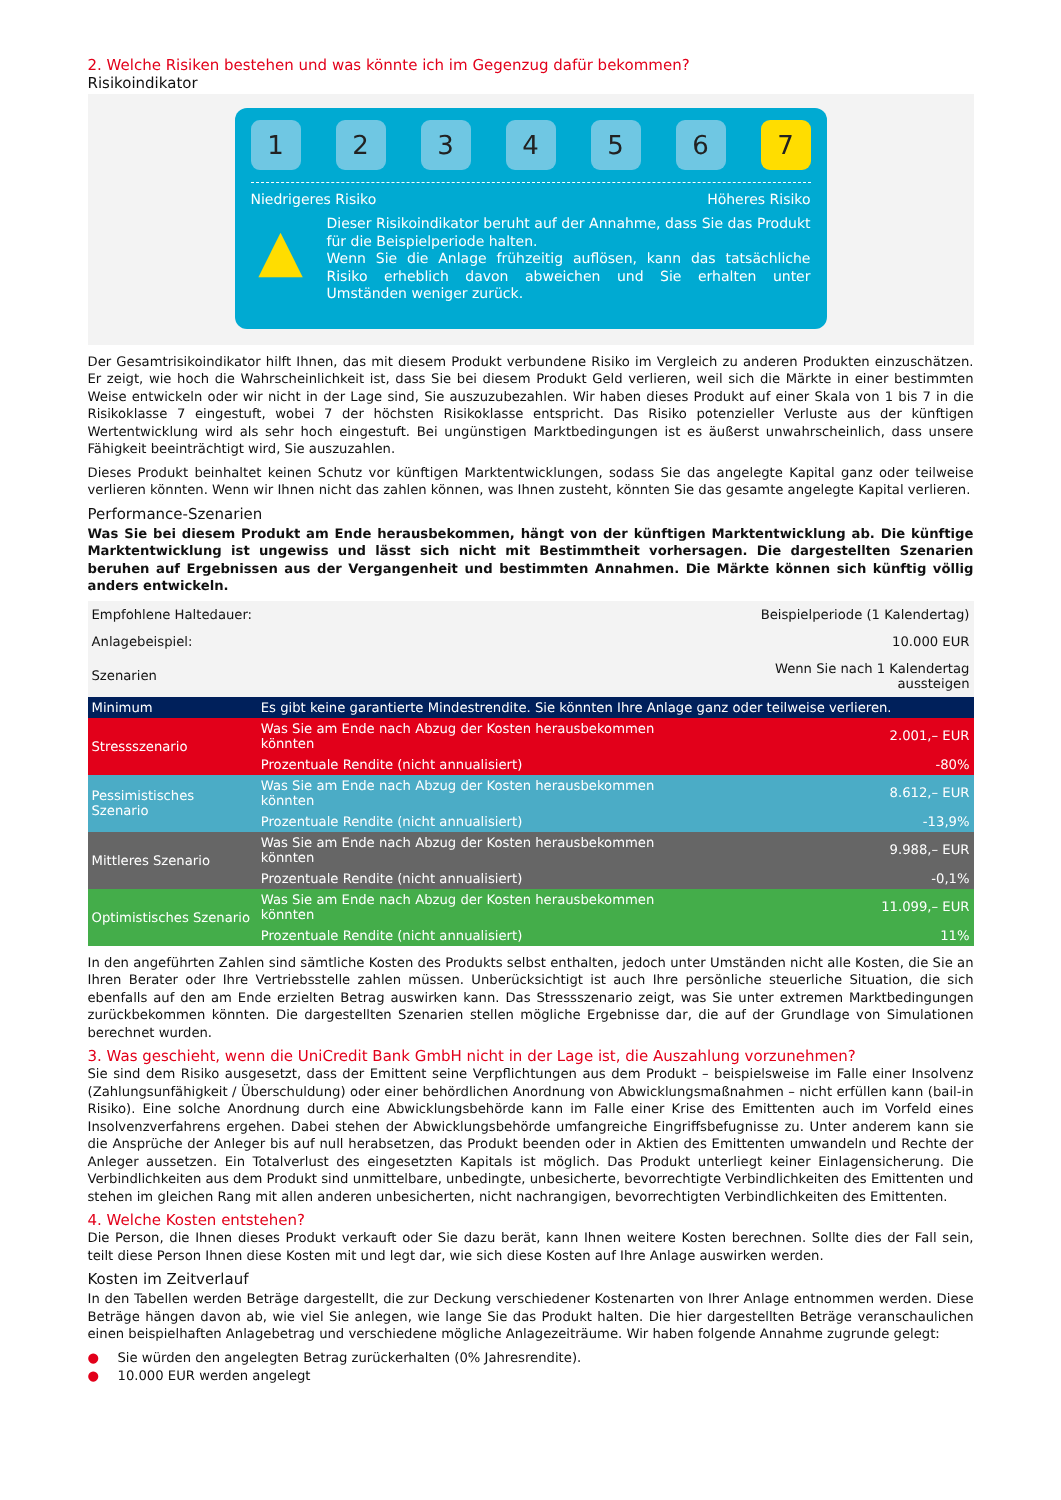2. Welche Risiken bestehen und was könnte ich im Gegenzug dafür bekommen?
Risikoindikator
1 2 3 4 5 6 7
Niedrigeres Risiko Höheres Risiko
▲
Dieser Risikoindikator beruht auf der Annahme, dass Sie das Produkt für die Beispielperiode halten.
Wenn Sie die Anlage frühzeitig auflösen, kann das tatsächliche Risiko erheblich davon abweichen und Sie erhalten unter Umständen weniger zurück.
Der Gesamtrisikoindikator hilft Ihnen, das mit diesem Produkt verbundene Risiko im Vergleich zu anderen Produkten einzuschätzen. Er zeigt, wie hoch die Wahrscheinlichkeit ist, dass Sie bei diesem Produkt Geld verlieren, weil sich die Märkte in einer bestimmten Weise entwickeln oder wir nicht in der Lage sind, Sie auszuzubezahlen. Wir haben dieses Produkt auf einer Skala von 1 bis 7 in die Risikoklasse 7 eingestuft, wobei 7 der höchsten Risikoklasse entspricht. Das Risiko potenzieller Verluste aus der künftigen Wertentwicklung wird als sehr hoch eingestuft. Bei ungünstigen Marktbedingungen ist es äußerst unwahrscheinlich, dass unsere Fähigkeit beeinträchtigt wird, Sie auszuzahlen.
Dieses Produkt beinhaltet keinen Schutz vor künftigen Marktentwicklungen, sodass Sie das angelegte Kapital ganz oder teilweise verlieren könnten. Wenn wir Ihnen nicht das zahlen können, was Ihnen zusteht, könnten Sie das gesamte angelegte Kapital verlieren.
Performance-Szenarien
Was Sie bei diesem Produkt am Ende herausbekommen, hängt von der künftigen Marktentwicklung ab. Die künftige Marktentwicklung ist ungewiss und lässt sich nicht mit Bestimmtheit vorhersagen. Die dargestellten Szenarien beruhen auf Ergebnissen aus der Vergangenheit und bestimmten Annahmen. Die Märkte können sich künftig völlig anders entwickeln.
| Empfohlene Haltedauer: | | Beispielperiode (1 Kalendertag) |
| Anlagebeispiel: | | 10.000 EUR |
| Szenarien | | Wenn Sie nach 1 Kalendertag aussteigen |
| Minimum | Es gibt keine garantierte Mindestrendite. Sie könnten Ihre Anlage ganz oder teilweise verlieren. | |
| Stressszenario | Was Sie am Ende nach Abzug der Kosten herausbekommen könnten | 2.001,– EUR |
| | Prozentuale Rendite (nicht annualisiert) | -80% |
| Pessimistisches Szenario | Was Sie am Ende nach Abzug der Kosten herausbekommen könnten | 8.612,– EUR |
| | Prozentuale Rendite (nicht annualisiert) | -13,9% |
| Mittleres Szenario | Was Sie am Ende nach Abzug der Kosten herausbekommen könnten | 9.988,– EUR |
| | Prozentuale Rendite (nicht annualisiert) | -0,1% |
| Optimistisches Szenario | Was Sie am Ende nach Abzug der Kosten herausbekommen könnten | 11.099,– EUR |
| | Prozentuale Rendite (nicht annualisiert) | 11% |
In den angeführten Zahlen sind sämtliche Kosten des Produkts selbst enthalten, jedoch unter Umständen nicht alle Kosten, die Sie an Ihren Berater oder Ihre Vertriebsstelle zahlen müssen. Unberücksichtigt ist auch Ihre persönliche steuerliche Situation, die sich ebenfalls auf den am Ende erzielten Betrag auswirken kann. Das Stressszenario zeigt, was Sie unter extremen Marktbedingungen zurückbekommen könnten. Die dargestellten Szenarien stellen mögliche Ergebnisse dar, die auf der Grundlage von Simulationen berechnet wurden.
3. Was geschieht, wenn die UniCredit Bank GmbH nicht in der Lage ist, die Auszahlung vorzunehmen?
Sie sind dem Risiko ausgesetzt, dass der Emittent seine Verpflichtungen aus dem Produkt – beispielsweise im Falle einer Insolvenz (Zahlungsunfähigkeit / Überschuldung) oder einer behördlichen Anordnung von Abwicklungsmaßnahmen – nicht erfüllen kann (bail-in Risiko). Eine solche Anordnung durch eine Abwicklungsbehörde kann im Falle einer Krise des Emittenten auch im Vorfeld eines Insolvenzverfahrens ergehen. Dabei stehen der Abwicklungsbehörde umfangreiche Eingriffsbefugnisse zu. Unter anderem kann sie die Ansprüche der Anleger bis auf null herabsetzen, das Produkt beenden oder in Aktien des Emittenten umwandeln und Rechte der Anleger aussetzen. Ein Totalverlust des eingesetzten Kapitals ist möglich. Das Produkt unterliegt keiner Einlagensicherung. Die Verbindlichkeiten aus dem Produkt sind unmittelbare, unbedingte, unbesicherte, bevorrechtigte Verbindlichkeiten des Emittenten und stehen im gleichen Rang mit allen anderen unbesicherten, nicht nachrangigen, bevorrechtigten Verbindlichkeiten des Emittenten.
4. Welche Kosten entstehen?
Die Person, die Ihnen dieses Produkt verkauft oder Sie dazu berät, kann Ihnen weitere Kosten berechnen. Sollte dies der Fall sein, teilt diese Person Ihnen diese Kosten mit und legt dar, wie sich diese Kosten auf Ihre Anlage auswirken werden.
Kosten im Zeitverlauf
In den Tabellen werden Beträge dargestellt, die zur Deckung verschiedener Kostenarten von Ihrer Anlage entnommen werden. Diese Beträge hängen davon ab, wie viel Sie anlegen, wie lange Sie das Produkt halten. Die hier dargestellten Beträge veranschaulichen einen beispielhaften Anlagebetrag und verschiedene mögliche Anlagezeiträume. Wir haben folgende Annahme zugrunde gelegt:
● Sie würden den angelegten Betrag zurückerhalten (0% Jahresrendite).
● 10.000 EUR werden angelegt